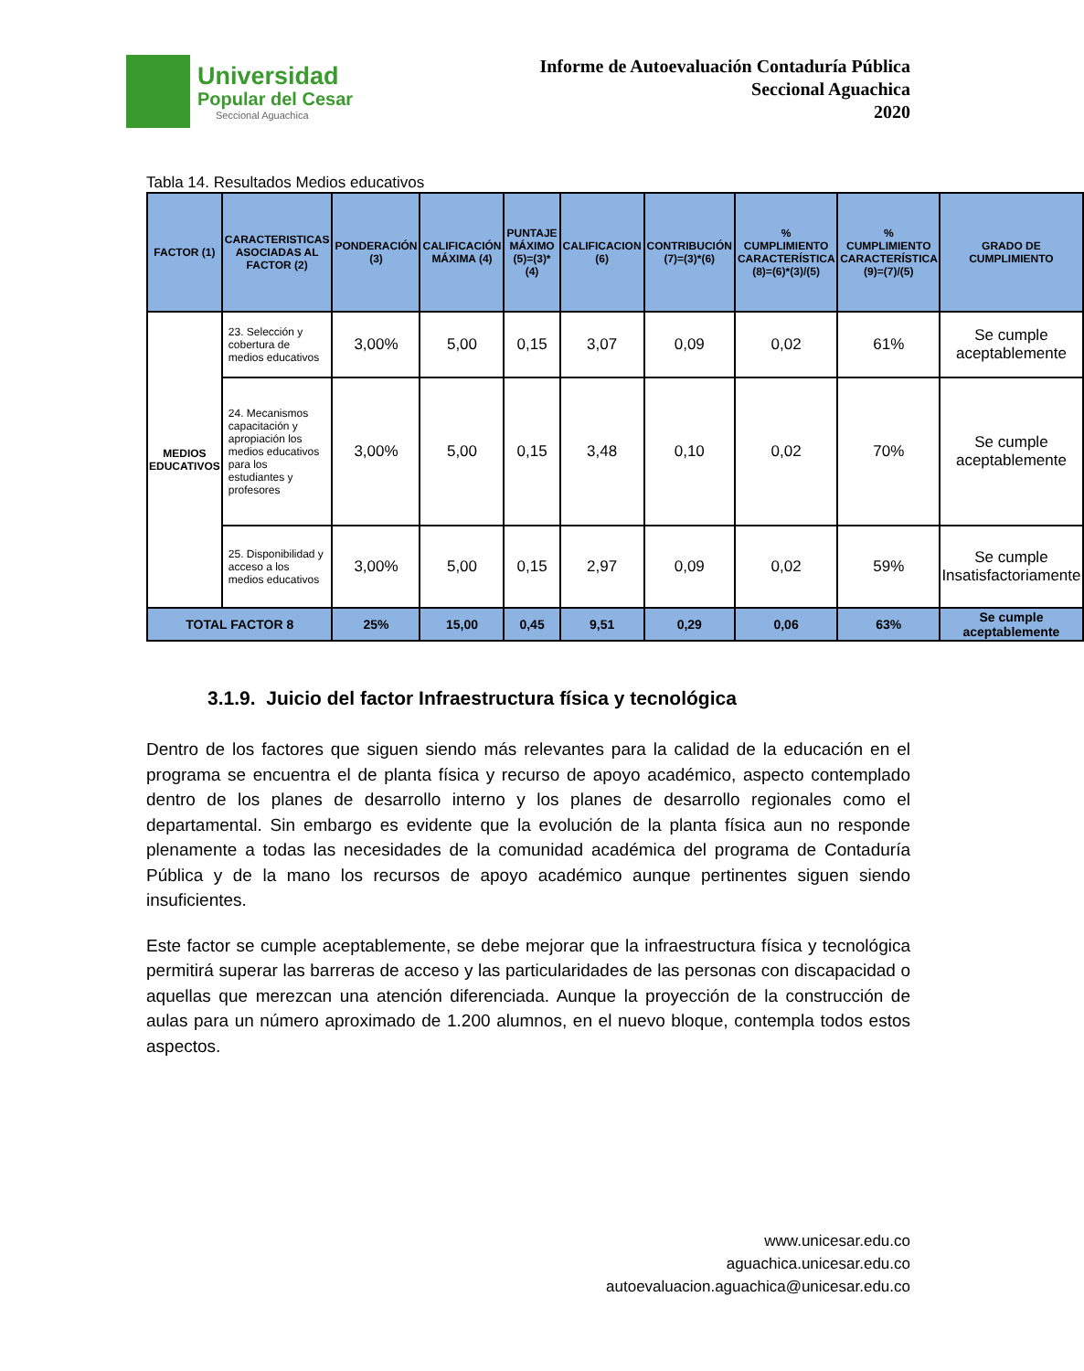Universidad
Popular del Cesar
Seccional Aguachica
Informe de Autoevaluación Contaduría Pública
Seccional Aguachica
2020
Tabla 14. Resultados Medios educativos
| FACTOR (1) | CARACTERISTICAS ASOCIADAS AL FACTOR (2) | PONDERACIÓN (3) | CALIFICACIÓN MÁXIMA (4) | PUNTAJE MÁXIMO (5)=(3)*(4) | CALIFICACION (6) | CONTRIBUCIÓN (7)=(3)*(6) | % CUMPLIMIENTO CARACTERÍSTICA (8)=(6)*(3)/(5) | % CUMPLIMIENTO CARACTERÍSTICA (9)=(7)/(5) | GRADO DE CUMPLIMIENTO |
| --- | --- | --- | --- | --- | --- | --- | --- | --- | --- |
| MEDIOS EDUCATIVOS | 23. Selección y cobertura de medios educativos | 3,00% | 5,00 | 0,15 | 3,07 | 0,09 | 0,02 | 61% | Se cumple aceptablemente |
| | 24. Mecanismos capacitación y apropiación los medios educativos para los estudiantes y profesores | 3,00% | 5,00 | 0,15 | 3,48 | 0,10 | 0,02 | 70% | Se cumple aceptablemente |
| | 25. Disponibilidad y acceso a los medios educativos | 3,00% | 5,00 | 0,15 | 2,97 | 0,09 | 0,02 | 59% | Se cumple Insatisfactoriamente |
| TOTAL FACTOR 8 | | 25% | 15,00 | 0,45 | 9,51 | 0,29 | 0,06 | 63% | Se cumple aceptablemente |
3.1.9. Juicio del factor Infraestructura física y tecnológica
Dentro de los factores que siguen siendo más relevantes para la calidad de la educación en el programa se encuentra el de planta física y recurso de apoyo académico, aspecto contemplado dentro de los planes de desarrollo interno y los planes de desarrollo regionales como el departamental. Sin embargo es evidente que la evolución de la planta física aun no responde plenamente a todas las necesidades de la comunidad académica del programa de Contaduría Pública y de la mano los recursos de apoyo académico aunque pertinentes siguen siendo insuficientes.
Este factor se cumple aceptablemente, se debe mejorar que la infraestructura física y tecnológica permitirá superar las barreras de acceso y las particularidades de las personas con discapacidad o aquellas que merezcan una atención diferenciada. Aunque la proyección de la construcción de aulas para un número aproximado de 1.200 alumnos, en el nuevo bloque, contempla todos estos aspectos.
www.unicesar.edu.co
aguachica.unicesar.edu.co
autoevaluacion.aguachica@unicesar.edu.co